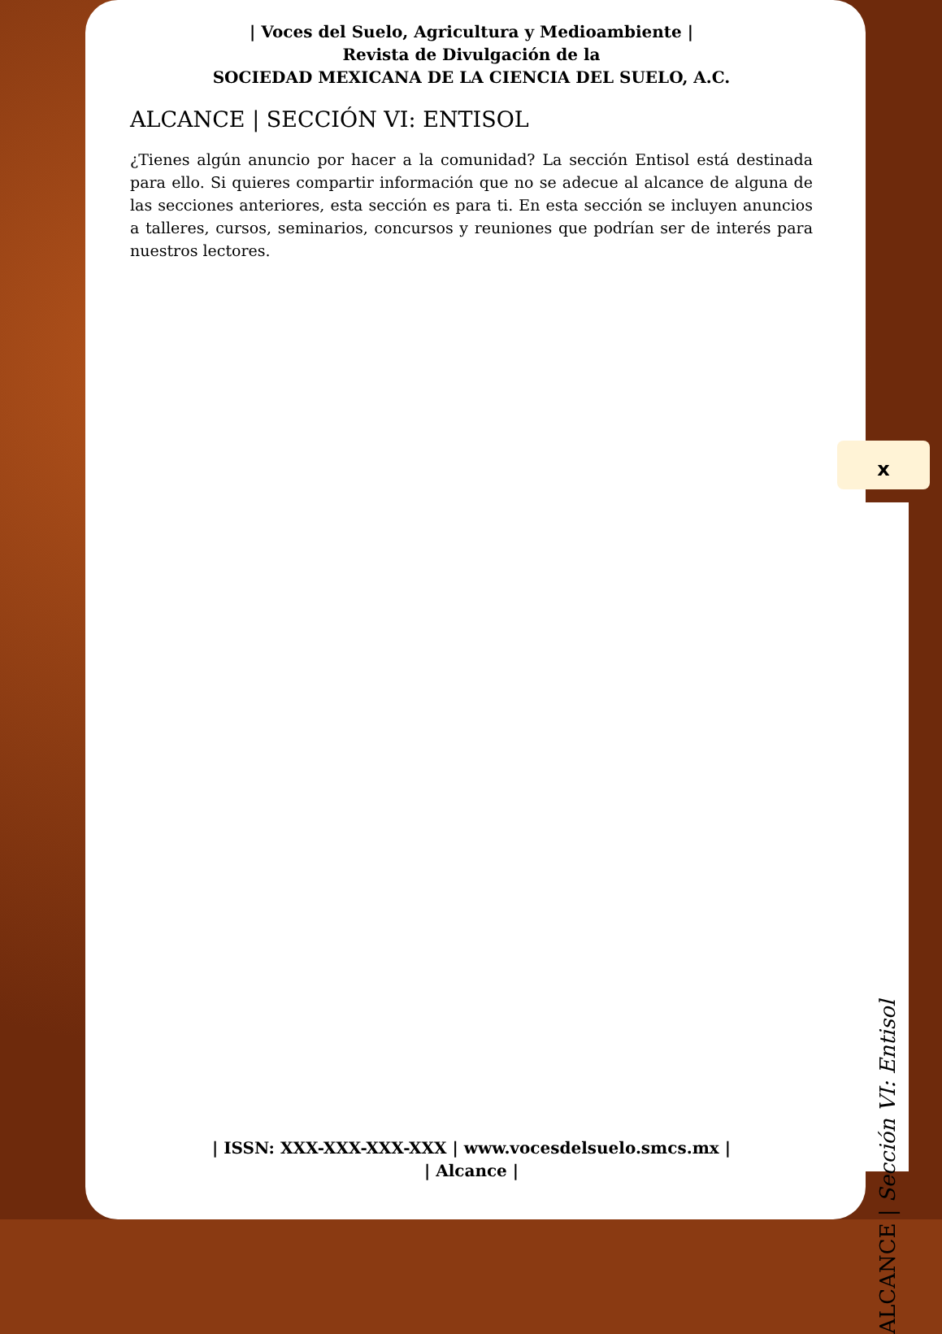| Voces del Suelo, Agricultura y Medioambiente |
Revista de Divulgación de la
SOCIEDAD MEXICANA DE LA CIENCIA DEL SUELO, A.C.
ALCANCE | SECCIÓN VI: ENTISOL
¿Tienes algún anuncio por hacer a la comunidad? La sección Entisol está destinada para ello. Si quieres compartir información que no se adecue al alcance de alguna de las secciones anteriores, esta sección es para ti. En esta sección se incluyen anuncios a talleres, cursos, seminarios, concursos y reuniones que podrían ser de interés para nuestros lectores.
| ISSN: XXX-XXX-XXX-XXX | www.vocesdelsuelo.smcs.mx |
| Alcance |
x
ALCANCE | Sección VI: Entisol